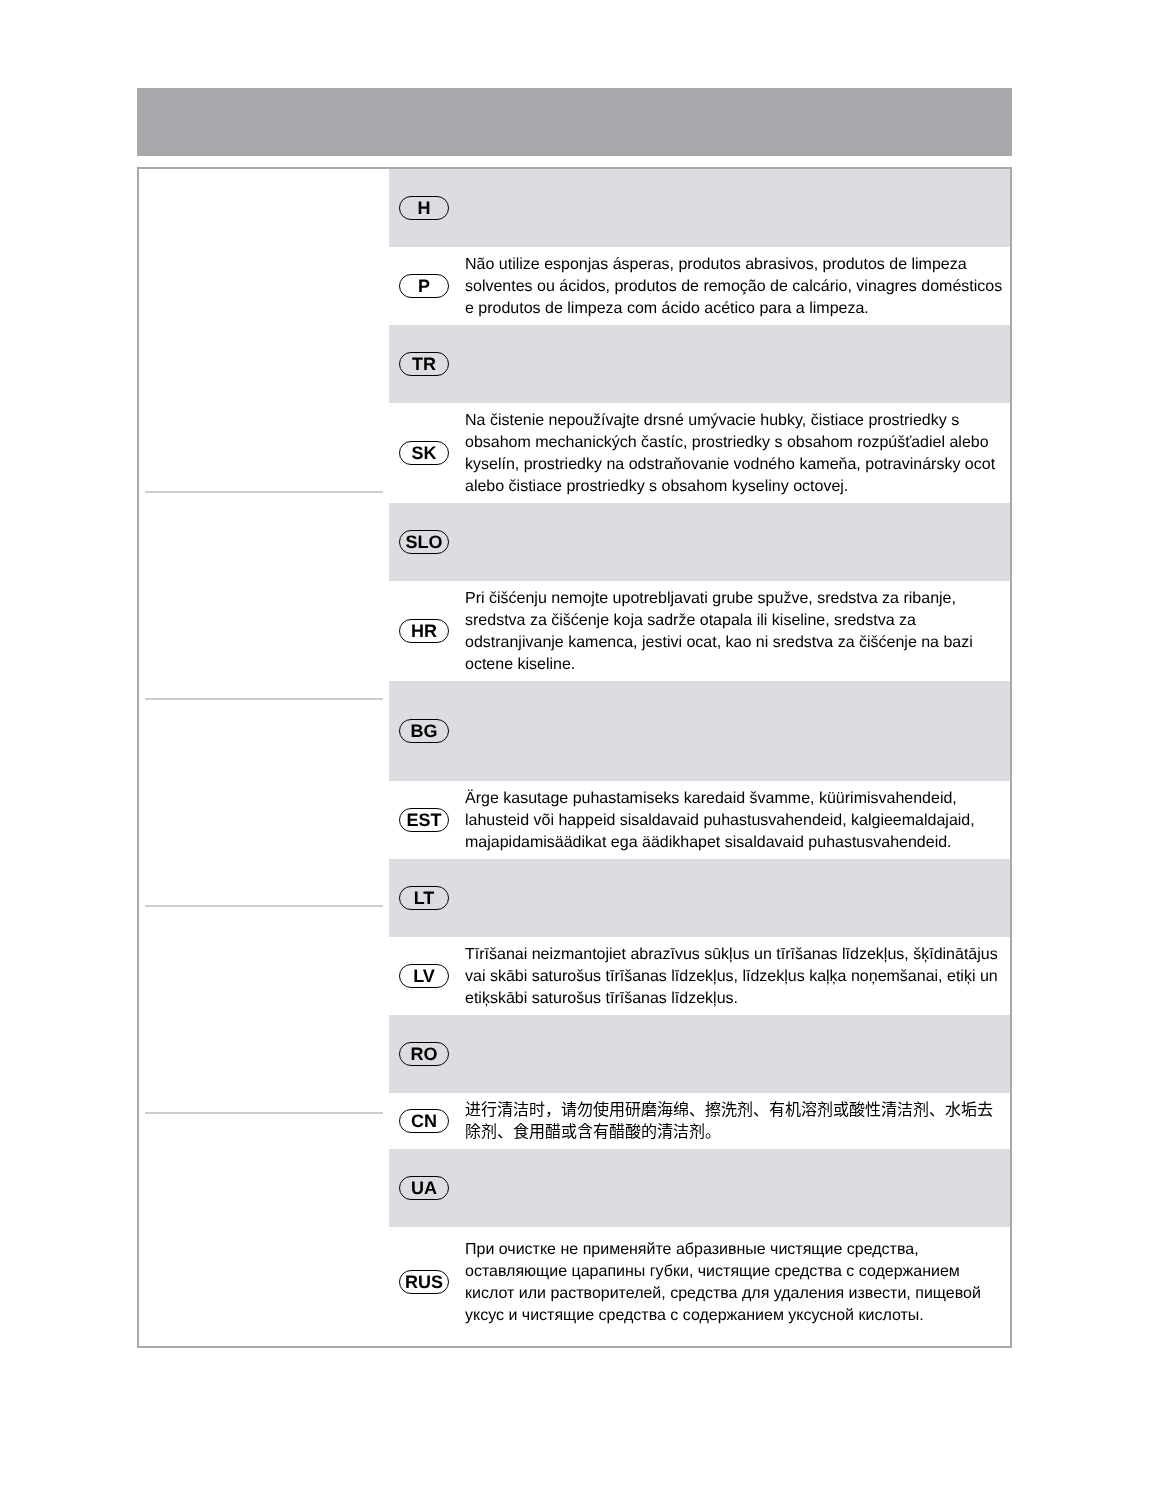H
P Não utilize esponjas ásperas, produtos abrasivos, produtos de limpeza solventes ou ácidos, produtos de remoção de calcário, vinagres domésticos e produtos de limpeza com ácido acético para a limpeza.
TR
SK Na čistenie nepoužívajte drsné umývacie hubky, čistiace prostriedky s obsahom mechanických častíc, prostriedky s obsahom rozpúšťadiel alebo kyselín, prostriedky na odstraňovanie vodného kameňa, potravinársky ocot alebo čistiace prostriedky s obsahom kyseliny octovej.
SLO
HR Pri čišćenju nemojte upotrebljavati grube spužve, sredstva za ribanje, sredstva za čišćenje koja sadrže otapala ili kiseline, sredstva za odstranjivanje kamenca, jestivi ocat, kao ni sredstva za čišćenje na bazi octene kiseline.
BG
EST Ärge kasutage puhastamiseks karedaid švamme, küürimisvahendeid, lahusteid või happeid sisaldavaid puhastusvahendeid, kalgieemaldajaid, majapidamisäädikat ega äädikhapet sisaldavaid puhastusvahendeid.
LT
LV Tīrīšanai neizmantojiet abrazīvus sūkļus un tīrīšanas līdzekļus, šķīdinātājus vai skābi saturošus tīrīšanas līdzekļus, līdzekļus kaļķa noņemšanai, etiķi un etiķskābi saturošus tīrīšanas līdzekļus.
RO
CN 进行清洁时，请勿使用研磨海绵、擦洗剂、有机溶剂或酸性清洁剂、水垢去除剂、食用醋或含有醋酸的清洁剂。
UA
RUS При очистке не применяйте абразивные чистящие средства, оставляющие царапины губки, чистящие средства с содержанием кислот или растворителей, средства для удаления извести, пищевой уксус и чистящие средства с содержанием уксусной кислоты.